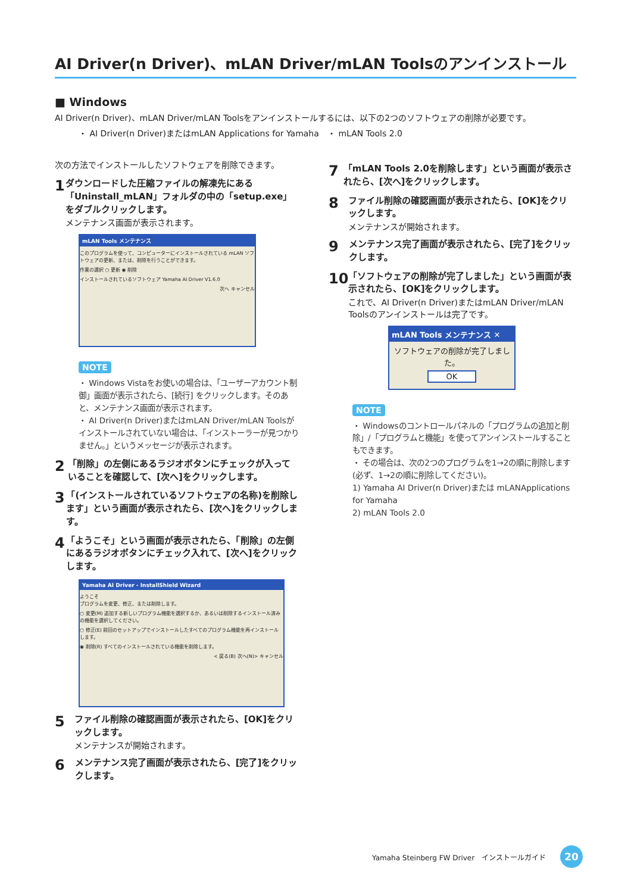AI Driver(n Driver)、mLAN Driver/mLAN Toolsのアンインストール
■ Windows
AI Driver(n Driver)、mLAN Driver/mLAN Toolsをアンインストールするには、以下の2つのソフトウェアの削除が必要です。
・ AI Driver(n Driver)またはmLAN Applications for Yamaha ・ mLAN Tools 2.0
次の方法でインストールしたソフトウェアを削除できます。
1
ダウンロードした圧縮ファイルの解凍先にある「Uninstall_mLAN」フォルダの中の「setup.exe」をダブルクリックします。
メンテナンス画面が表示されます。
mLAN Tools メンテナンス
このプログラムを使って、コンピューターにインストールされている mLAN ソフトウェアの更新、または、削除を行うことができます。
作業の選択 ○ 更新 ◉ 削除
インストールされているソフトウェア Yamaha AI Driver V1.6.0
次へ キャンセル
NOTE
・ Windows Vistaをお使いの場合は、「ユーザーアカウント制御」画面が表示されたら、[続行] をクリックします。そのあと、メンテナンス画面が表示されます。
・ AI Driver(n Driver)またはmLAN Driver/mLAN Toolsがインストールされていない場合は、「インストーラーが見つかりません。」というメッセージが表示されます。
2
「削除」の左側にあるラジオボタンにチェックが入っていることを確認して、[次へ]をクリックします。
3
「(インストールされているソフトウェアの名称)を削除します」という画面が表示されたら、[次へ]をクリックします。
4
「ようこそ」という画面が表示されたら、「削除」の左側にあるラジオボタンにチェック入れて、[次へ]をクリックします。
Yamaha AI Driver - InstallShield Wizard
ようこそ
プログラムを変更、修正、または削除します。
○ 変更(M) 追加する新しいプログラム機能を選択するか、あるいは削除するインストール済みの機能を選択してください。
○ 修正(E) 前回のセットアップでインストールしたすべてのプログラム機能を再インストールします。
◉ 削除(R) すべてのインストールされている機能を削除します。
< 戻る(B) 次へ(N)> キャンセル
5
ファイル削除の確認画面が表示されたら、[OK]をクリックします。
メンテナンスが開始されます。
6
メンテナンス完了画面が表示されたら、[完了]をクリックします。
7
「mLAN Tools 2.0を削除します」という画面が表示されたら、[次へ]をクリックします。
8
ファイル削除の確認画面が表示されたら、[OK]をクリックします。
メンテナンスが開始されます。
9
メンテナンス完了画面が表示されたら、[完了]をクリックします。
10
「ソフトウェアの削除が完了しました」という画面が表示されたら、[OK]をクリックします。
これで、AI Driver(n Driver)またはmLAN Driver/mLAN Toolsのアンインストールは完了です。
mLAN Tools メンテナンス ✕
ソフトウェアの削除が完了しました。
OK
NOTE
・ Windowsのコントロールパネルの「プログラムの追加と削除」/「プログラムと機能」を使ってアンインストールすることもできます。
・ その場合は、次の2つのプログラムを1→2の順に削除します
(必ず、1→2の順に削除してください)。
1) Yamaha AI Driver(n Driver)または mLANApplications for Yamaha
2) mLAN Tools 2.0
Yamaha Steinberg FW Driver　インストールガイド 20